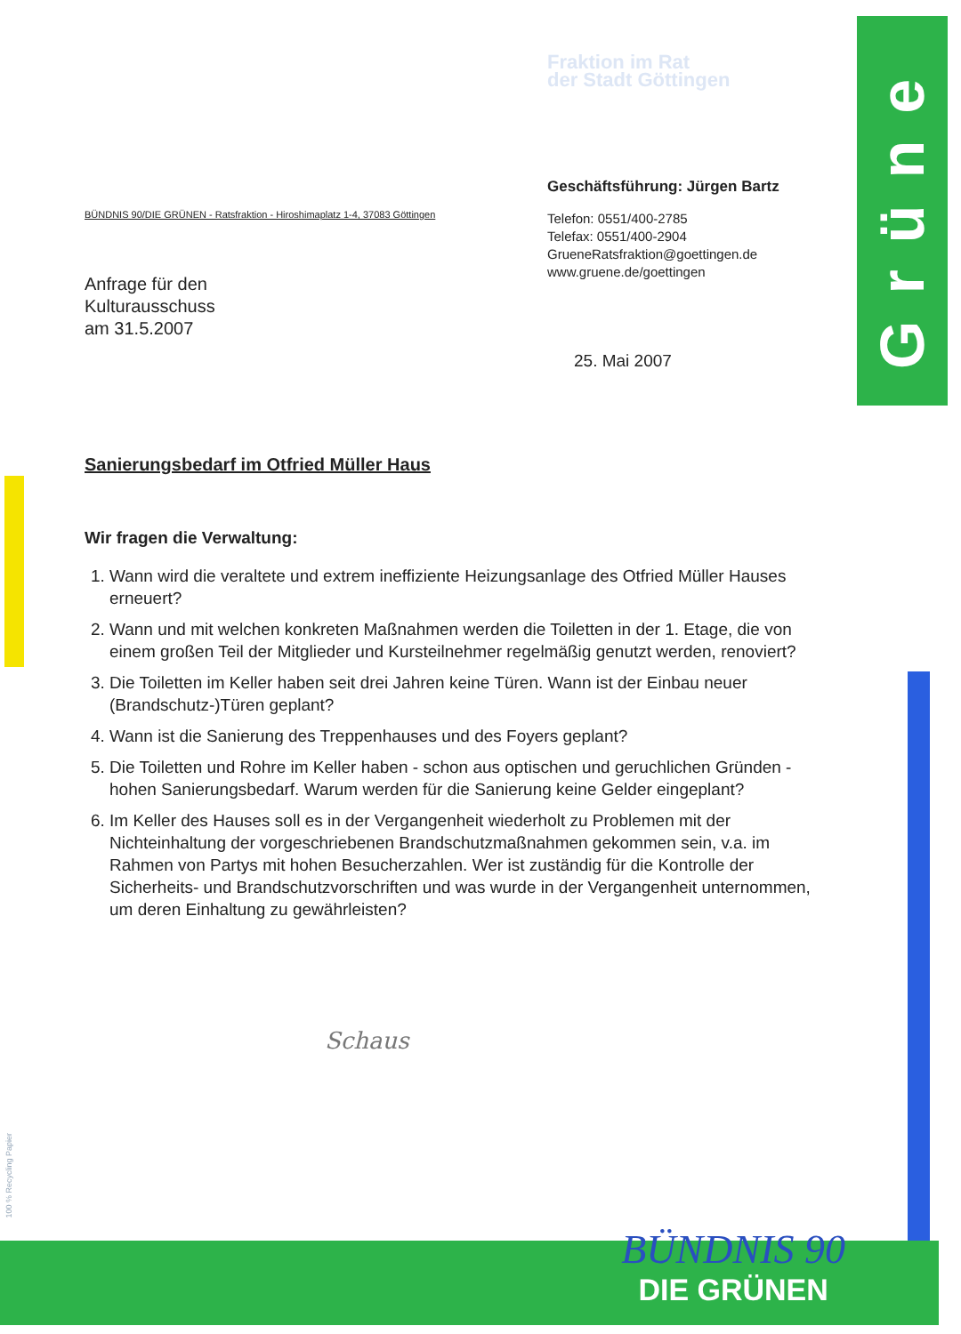Grüne
BÜNDNIS 90/DIE GRÜNEN - Ratsfraktion - Hiroshimaplatz 1-4, 37083 Göttingen
Anfrage für den
Kulturausschuss
am 31.5.2007
Fraktion im Rat
der Stadt Göttingen
Geschäftsführung: Jürgen Bartz
Telefon: 0551/400-2785
Telefax: 0551/400-2904
GrueneRatsfraktion@goettingen.de
www.gruene.de/goettingen
25. Mai 2007
Sanierungsbedarf im Otfried Müller Haus
Wir fragen die Verwaltung:
1. Wann wird die veraltete und extrem ineffiziente Heizungsanlage des Otfried Müller Hauses erneuert?
2. Wann und mit welchen konkreten Maßnahmen werden die Toiletten in der 1. Etage, die von einem großen Teil der Mitglieder und Kursteilnehmer regelmäßig genutzt werden, renoviert?
3. Die Toiletten im Keller haben seit drei Jahren keine Türen. Wann ist der Einbau neuer (Brandschutz-)Türen geplant?
4. Wann ist die Sanierung des Treppenhauses und des Foyers geplant?
5. Die Toiletten und Rohre im Keller haben - schon aus optischen und geruchlichen Gründen - hohen Sanierungsbedarf. Warum werden für die Sanierung keine Gelder eingeplant?
6. Im Keller des Hauses soll es in der Vergangenheit wiederholt zu Problemen mit der Nichteinhaltung der vorgeschriebenen Brandschutzmaßnahmen gekommen sein, v.a. im Rahmen von Partys mit hohen Besucherzahlen. Wer ist zuständig für die Kontrolle der Sicherheits- und Brandschutzvorschriften und was wurde in der Vergangenheit unternommen, um deren Einhaltung zu gewährleisten?
Schaus
100 % Recycling Papier
BÜNDNIS 90
DIE GRÜNEN